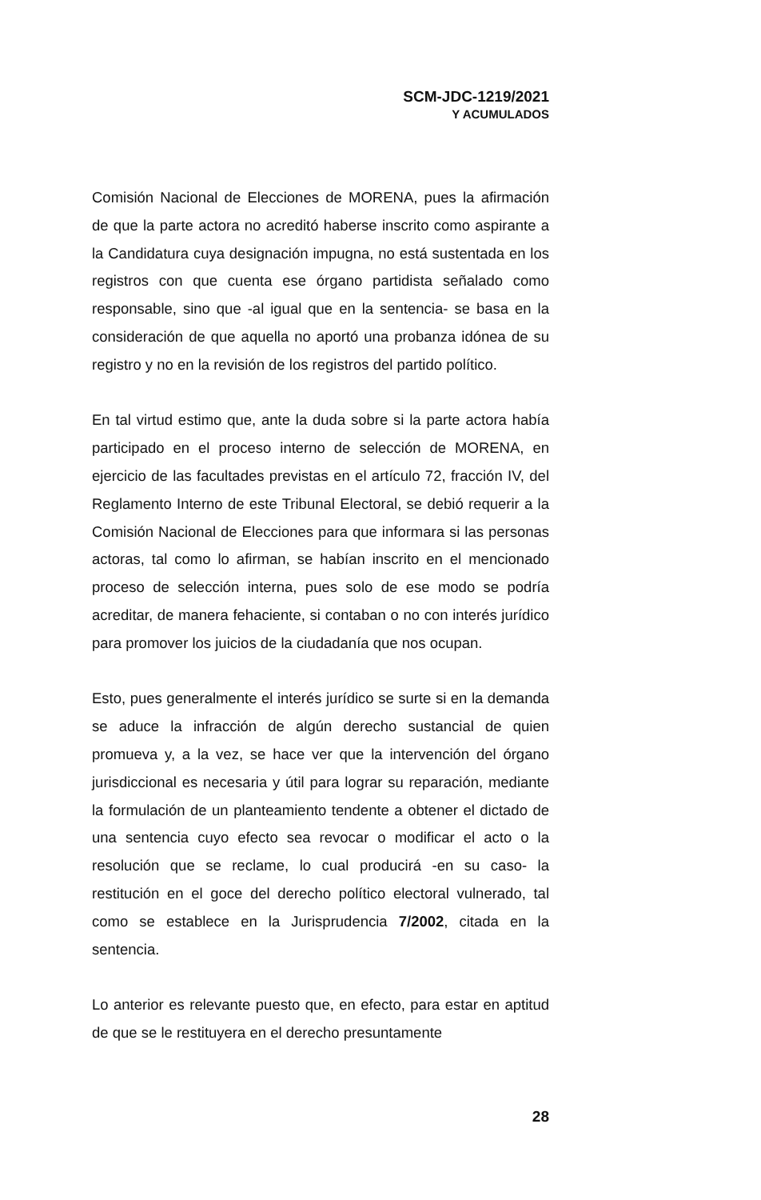SCM-JDC-1219/2021
Y ACUMULADOS
Comisión Nacional de Elecciones de MORENA, pues la afirmación de que la parte actora no acreditó haberse inscrito como aspirante a la Candidatura cuya designación impugna, no está sustentada en los registros con que cuenta ese órgano partidista señalado como responsable, sino que -al igual que en la sentencia- se basa en la consideración de que aquella no aportó una probanza idónea de su registro y no en la revisión de los registros del partido político.
En tal virtud estimo que, ante la duda sobre si la parte actora había participado en el proceso interno de selección de MORENA, en ejercicio de las facultades previstas en el artículo 72, fracción IV, del Reglamento Interno de este Tribunal Electoral, se debió requerir a la Comisión Nacional de Elecciones para que informara si las personas actoras, tal como lo afirman, se habían inscrito en el mencionado proceso de selección interna, pues solo de ese modo se podría acreditar, de manera fehaciente, si contaban o no con interés jurídico para promover los juicios de la ciudadanía que nos ocupan.
Esto, pues generalmente el interés jurídico se surte si en la demanda se aduce la infracción de algún derecho sustancial de quien promueva y, a la vez, se hace ver que la intervención del órgano jurisdiccional es necesaria y útil para lograr su reparación, mediante la formulación de un planteamiento tendente a obtener el dictado de una sentencia cuyo efecto sea revocar o modificar el acto o la resolución que se reclame, lo cual producirá -en su caso- la restitución en el goce del derecho político electoral vulnerado, tal como se establece en la Jurisprudencia 7/2002, citada en la sentencia.
Lo anterior es relevante puesto que, en efecto, para estar en aptitud de que se le restituyera en el derecho presuntamente
28